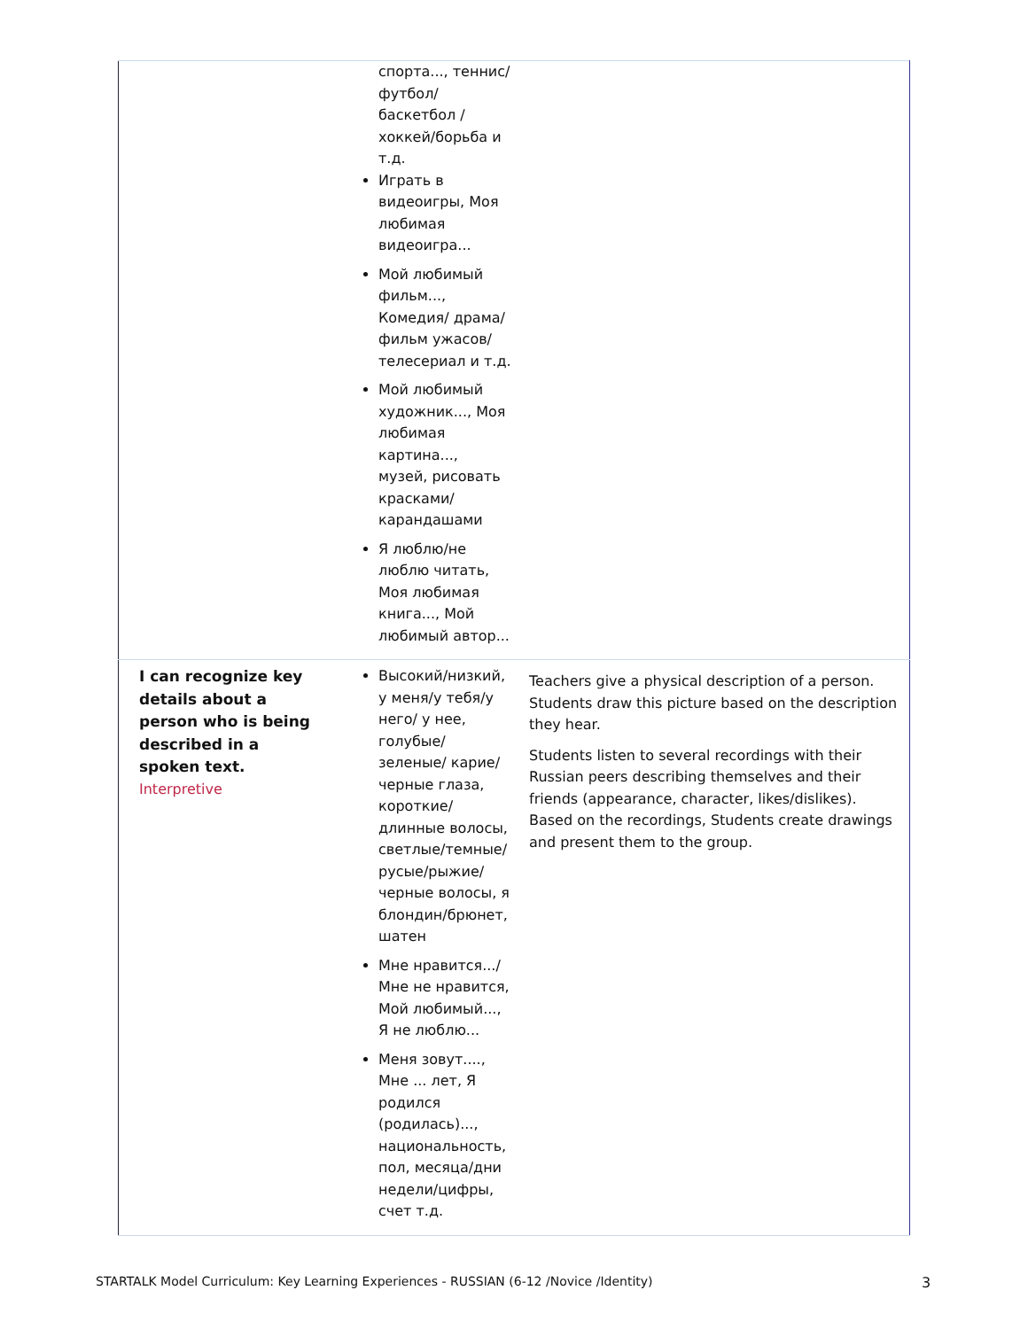| | спорта..., теннис/ футбол/баскетбол /хоккей/борьба и т.д. Играть в видеоигры, Моя любимая видеоигра... Мой любимый фильм..., Комедия/ драма/ фильм ужасов/телесериал и т.д. Мой любимый художник..., Моя любимая картина..., музей, рисовать красками/карандашами Я люблю/не люблю читать, Моя любимая книга..., Мой любимый автор... | |
| I can recognize key details about a person who is being described in a spoken text. Interpretive | Высокий/низкий, у меня/у тебя/у него/ у нее, голубые/зеленые/ карие/черные глаза, короткие/длинные волосы, светлые/темные/русые/рыжие/черные волосы, я блондин/брюнет, шатен Мне нравится.../Мне не нравится, Мой любимый..., Я не люблю... Меня зовут...., Мне ... лет, Я родился (родилась)..., национальность, пол, месяца/дни недели/цифры, счет т.д. | Teachers give a physical description of a person. Students draw this picture based on the description they hear. Students listen to several recordings with their Russian peers describing themselves and their friends (appearance, character, likes/dislikes). Based on the recordings, Students create drawings and present them to the group. |
STARTALK Model Curriculum: Key Learning Experiences - RUSSIAN (6-12 /Novice /Identity)
3